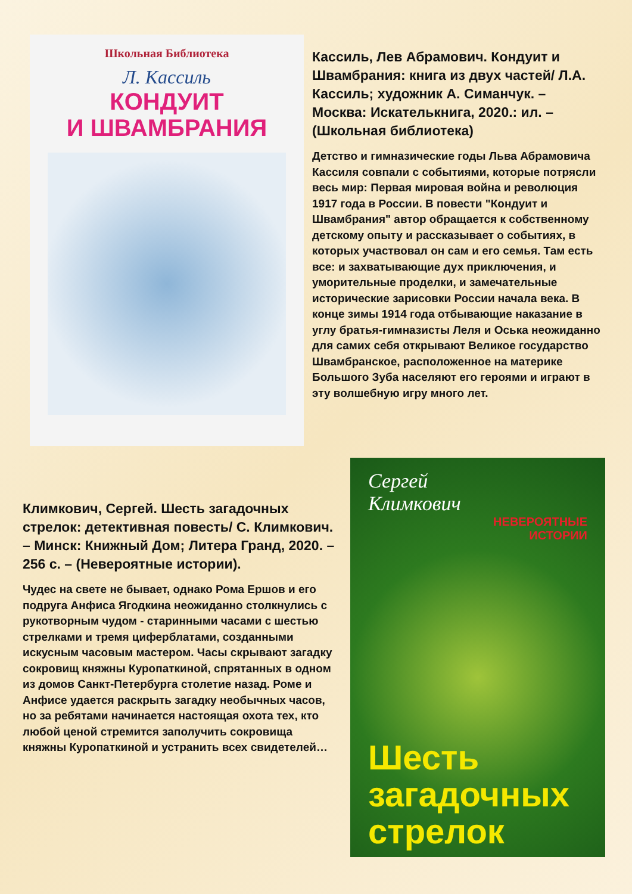Школьная Библиотека
Л. Кассиль
КОНДУИТ
И ШВАМБРАНИЯ
Кассиль, Лев Абрамович. Кондуит и Швамбрания: книга из двух частей/ Л.А. Кассиль; художник А. Симанчук. – Москва: Искателькнига, 2020.: ил. – (Школьная библиотека)
Детство и гимназические годы Льва Абрамовича Кассиля совпали с событиями, которые потрясли весь мир: Первая мировая война и революция 1917 года в России. В повести "Кондуит и Швамбрания" автор обращается к собственному детскому опыту и рассказывает о событиях, в которых участвовал он сам и его семья. Там есть все: и захватывающие дух приключения, и уморительные проделки, и замечательные исторические зарисовки России начала века. В конце зимы 1914 года отбывающие наказание в углу братья-гимназисты Леля и Оська неожиданно для самих себя открывают Великое государство Швамбранское, расположенное на материке Большого Зуба населяют его героями и играют в эту волшебную игру много лет.
Климкович, Сергей. Шесть загадочных стрелок: детективная повесть/ С. Климкович. – Минск: Книжный Дом; Литера Гранд, 2020. – 256 с. – (Невероятные истории).
Чудес на свете не бывает, однако Рома Ершов и его подруга Анфиса Ягодкина неожиданно столкнулись с рукотворным чудом - старинными часами с шестью стрелками и тремя циферблатами, созданными искусным часовым мастером. Часы скрывают загадку сокровищ княжны Куропаткиной, спрятанных в одном из домов Санкт-Петербурга столетие назад. Роме и Анфисе удается раскрыть загадку необычных часов, но за ребятами начинается настоящая охота тех, кто любой ценой стремится заполучить сокровища княжны Куропаткиной и устранить всех свидетелей…
Сергей
Климкович
НЕВЕРОЯТНЫЕ
ИСТОРИИ
Шесть загадочных стрелок